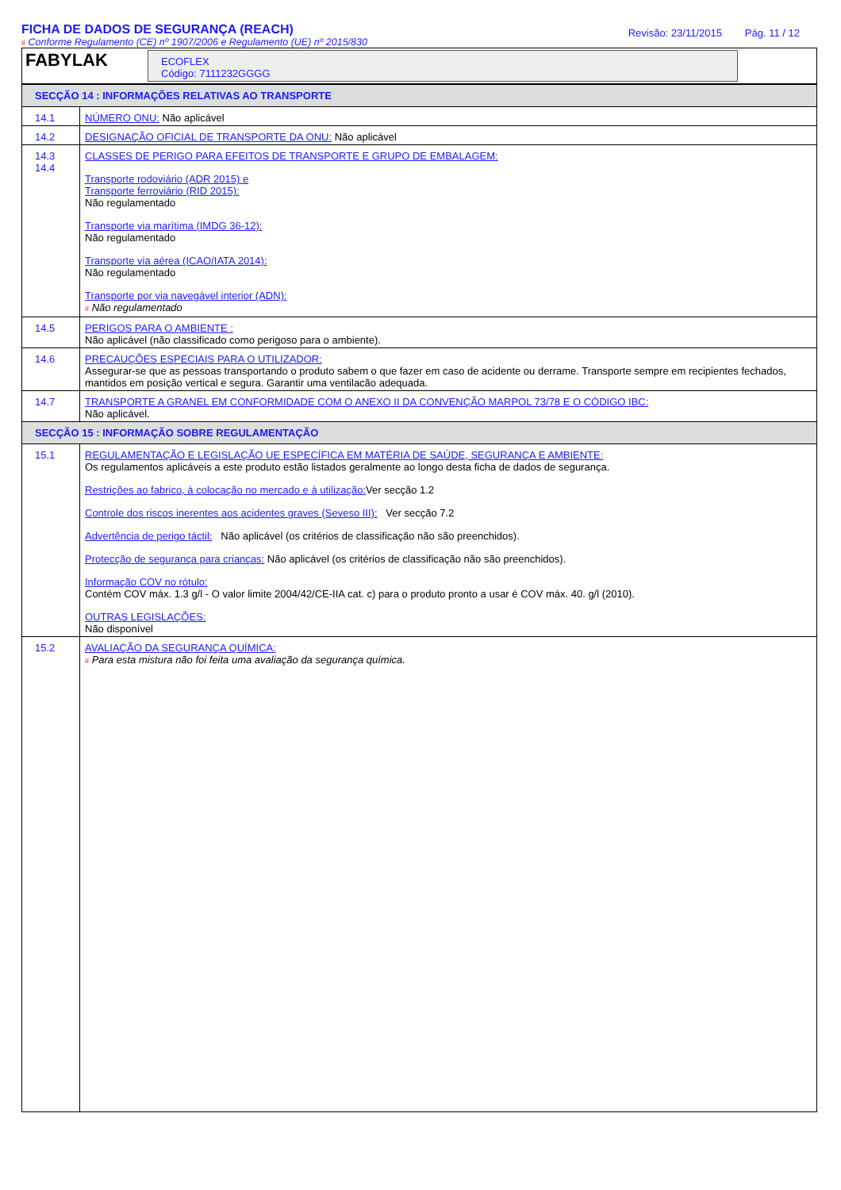FICHA DE DADOS DE SEGURANÇA (REACH)
# Conforme Regulamento (CE) nº 1907/2006 e Regulamento (UE) nº 2015/830
Revisão: 23/11/2015 Pág. 11 / 12
FABYLAK
ECOFLEX
Código: 7111232GGGG
| SECÇÃO 14 : INFORMAÇÕES RELATIVAS AO TRANSPORTE | |
| 14.1 | NÚMERO ONU: Não aplicável |
| 14.2 | DESIGNAÇÃO OFICIAL DE TRANSPORTE DA ONU: Não aplicável |
| 14.3 14.4 | CLASSES DE PERIGO PARA EFEITOS DE TRANSPORTE E GRUPO DE EMBALAGEM: Transporte rodoviário (ADR 2015) e Transporte ferroviário (RID 2015): Não regulamentado Transporte via marítima (IMDG 36-12): Não regulamentado Transporte via aérea (ICAO/IATA 2014): Não regulamentado Transporte por via navegável interior (ADN): # Não regulamentado |
| 14.5 | PERIGOS PARA O AMBIENTE : Não aplicável (não classificado como perigoso para o ambiente). |
| 14.6 | PRECAUÇÕES ESPECIAIS PARA O UTILIZADOR: Assegurar-se que as pessoas transportando o produto sabem o que fazer em caso de acidente ou derrame. Transporte sempre em recipientes fechados, mantidos em posição vertical e segura. Garantir uma ventilacão adequada. |
| 14.7 | TRANSPORTE A GRANEL EM CONFORMIDADE COM O ANEXO II DA CONVENÇÃO MARPOL 73/78 E O CÓDIGO IBC: Não aplicável. |
| SECÇÃO 15 : INFORMAÇÃO SOBRE REGULAMENTAÇÃO | |
| 15.1 | REGULAMENTAÇÃO E LEGISLAÇÃO UE ESPECÍFICA EM MATÉRIA DE SAÚDE, SEGURANÇA E AMBIENTE: Os regulamentos aplicáveis a este produto estão listados geralmente ao longo desta ficha de dados de segurança. Restrições ao fabrico, à colocação no mercado e à utilização: Ver secção 1.2 Controle dos riscos inerentes aos acidentes graves (Seveso III): Ver secção 7.2 Advertência de perigo táctil: Não aplicável (os critérios de classificação não são preenchidos). Protecção de segurança para crianças: Não aplicável (os critérios de classificação não são preenchidos). Informação COV no rótulo: Contém COV máx. 1.3 g/l - O valor limite 2004/42/CE-IIA cat. c) para o produto pronto a usar é COV máx. 40. g/l (2010). OUTRAS LEGISLAÇÕES: Não disponível |
| 15.2 | AVALIAÇÃO DA SEGURANÇA QUÍMICA: # Para esta mistura não foi feita uma avaliação da segurança química. |